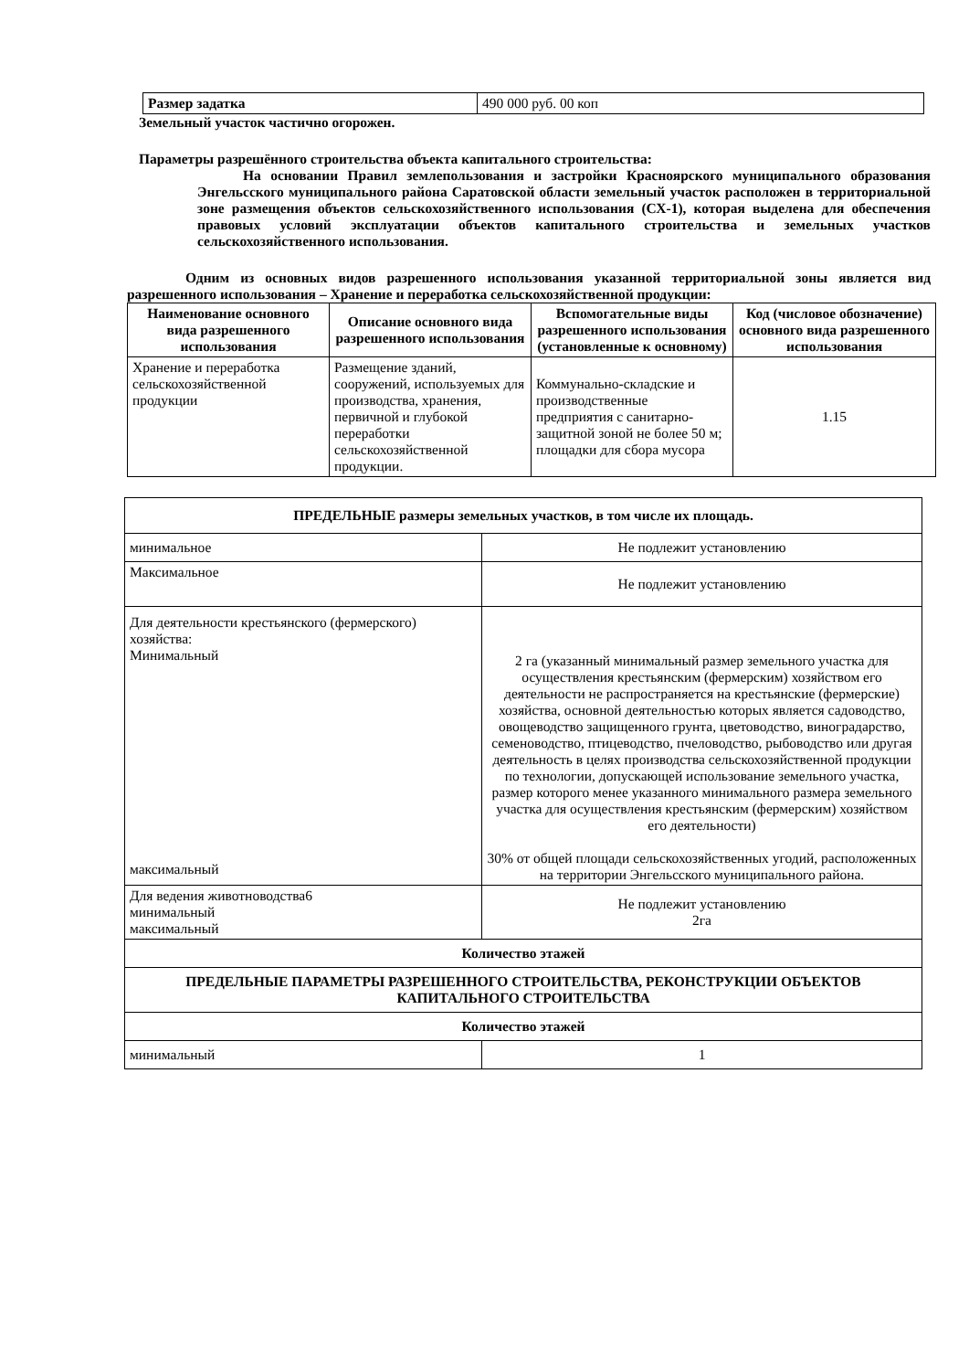| Размер задатка | 490 000 руб. 00 коп |
Земельный участок частично огорожен.
Параметры разрешённого строительства объекта капитального строительства:
На основании Правил землепользования и застройки Красноярского муниципального образования Энгельсского муниципального района Саратовской области земельный участок расположен в территориальной зоне размещения объектов сельскохозяйственного использования (СХ-1), которая выделена для обеспечения правовых условий эксплуатации объектов капитального строительства и земельных участков сельскохозяйственного использования.
Одним из основных видов разрешенного использования указанной территориальной зоны является вид разрешенного использования – Хранение и переработка сельскохозяйственной продукции:
| Наименование основного вида разрешенного использования | Описание основного вида разрешенного использования | Вспомогательные виды разрешенного использования (установленные к основному) | Код (числовое обозначение) основного вида разрешенного использования |
| --- | --- | --- | --- |
| Хранение и переработка сельскохозяйственной продукции | Размещение зданий, сооружений, используемых для производства, хранения, первичной и глубокой переработки сельскохозяйственной продукции. | Коммунально-складские и производственные предприятия с санитарно-защитной зоной не более 50 м; площадки для сбора мусора | 1.15 |
| ПРЕДЕЛЬНЫЕ размеры земельных участков, в том числе их площадь. | |
| минимальное | Не подлежит установлению |
| Максимальное | Не подлежит установлению |
| Для деятельности крестьянского (фермерского) хозяйства: Минимальный максимальный | 2 га (указанный минимальный размер земельного участка для осуществления крестьянским (фермерским) хозяйством его деятельности не распространяется на крестьянские (фермерские) хозяйства, основной деятельностью которых является садоводство, овощеводство защищенного грунта, цветоводство, виноградарство, семеноводство, птицеводство, пчеловодство, рыбоводство или другая деятельность в целях производства сельскохозяйственной продукции по технологии, допускающей использование земельного участка, размер которого менее указанного минимального размера земельного участка для осуществления крестьянским (фермерским) хозяйством его деятельности) 30% от общей площади сельскохозяйственных угодий, расположенных на территории Энгельсского муниципального района. |
| Для ведения животноводства6 минимальный максимальный | Не подлежит установлению 2га |
| Количество этажей | |
| ПРЕДЕЛЬНЫЕ ПАРАМЕТРЫ РАЗРЕШЕННОГО СТРОИТЕЛЬСТВА, РЕКОНСТРУКЦИИ ОБЪЕКТОВ КАПИТАЛЬНОГО СТРОИТЕЛЬСТВА | |
| Количество этажей | |
| минимальный | 1 |